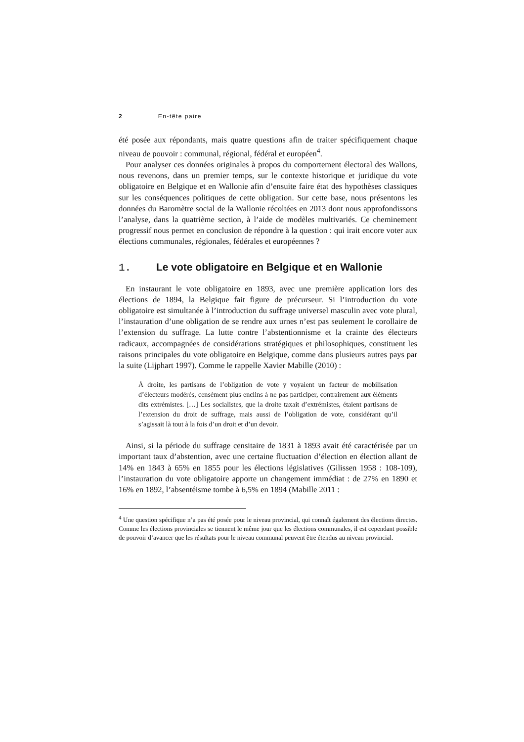2 En-tête paire
été posée aux répondants, mais quatre questions afin de traiter spécifiquement chaque niveau de pouvoir : communal, régional, fédéral et européen<sup>4</sup>.
Pour analyser ces données originales à propos du comportement électoral des Wallons, nous revenons, dans un premier temps, sur le contexte historique et juridique du vote obligatoire en Belgique et en Wallonie afin d’ensuite faire état des hypothèses classiques sur les conséquences politiques de cette obligation. Sur cette base, nous présentons les données du Baromètre social de la Wallonie récoltées en 2013 dont nous approfondissons l’analyse, dans la quatrième section, à l’aide de modèles multivariés. Ce cheminement progressif nous permet en conclusion de répondre à la question : qui irait encore voter aux élections communales, régionales, fédérales et européennes ?
1. Le vote obligatoire en Belgique et en Wallonie
En instaurant le vote obligatoire en 1893, avec une première application lors des élections de 1894, la Belgique fait figure de précurseur. Si l’introduction du vote obligatoire est simultanée à l’introduction du suffrage universel masculin avec vote plural, l’instauration d’une obligation de se rendre aux urnes n’est pas seulement le corollaire de l’extension du suffrage. La lutte contre l’abstentionnisme et la crainte des électeurs radicaux, accompagnées de considérations stratégiques et philosophiques, constituent les raisons principales du vote obligatoire en Belgique, comme dans plusieurs autres pays par la suite (Lijphart 1997). Comme le rappelle Xavier Mabille (2010) :
À droite, les partisans de l’obligation de vote y voyaient un facteur de mobilisation d’électeurs modérés, censément plus enclins à ne pas participer, contrairement aux éléments dits extrémistes. […] Les socialistes, que la droite taxait d’extrémistes, étaient partisans de l’extension du droit de suffrage, mais aussi de l’obligation de vote, considérant qu’il s’agissait là tout à la fois d’un droit et d’un devoir.
Ainsi, si la période du suffrage censitaire de 1831 à 1893 avait été caractérisée par un important taux d’abstention, avec une certaine fluctuation d’élection en élection allant de 14% en 1843 à 65% en 1855 pour les élections législatives (Gilissen 1958 : 108-109), l’instauration du vote obligatoire apporte un changement immédiat : de 27% en 1890 et 16% en 1892, l’absentéisme tombe à 6,5% en 1894 (Mabille 2011 :
<sup>4</sup> Une question spécifique n’a pas été posée pour le niveau provincial, qui connaît également des élections directes. Comme les élections provinciales se tiennent le même jour que les élections communales, il est cependant possible de pouvoir d’avancer que les résultats pour le niveau communal peuvent être étendus au niveau provincial.